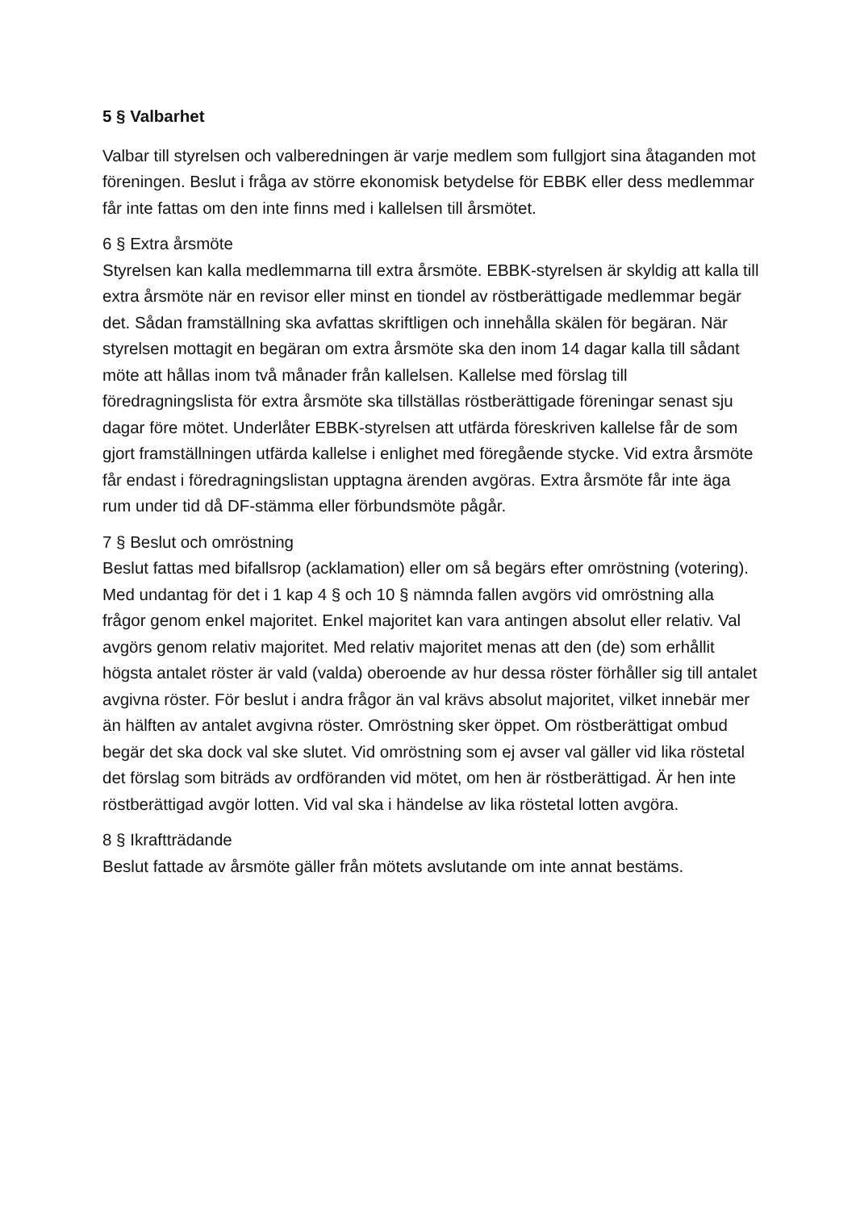5 § Valbarhet
Valbar till styrelsen och valberedningen är varje medlem som fullgjort sina åtaganden mot föreningen. Beslut i fråga av större ekonomisk betydelse för EBBK eller dess medlemmar får inte fattas om den inte finns med i kallelsen till årsmötet.
6 § Extra årsmöte
Styrelsen kan kalla medlemmarna till extra årsmöte. EBBK-styrelsen är skyldig att kalla till extra årsmöte när en revisor eller minst en tiondel av röstberättigade medlemmar begär det. Sådan framställning ska avfattas skriftligen och innehålla skälen för begäran. När styrelsen mottagit en begäran om extra årsmöte ska den inom 14 dagar kalla till sådant möte att hållas inom två månader från kallelsen. Kallelse med förslag till föredragningslista för extra årsmöte ska tillställas röstberättigade föreningar senast sju dagar före mötet. Underlåter EBBK-styrelsen att utfärda föreskriven kallelse får de som gjort framställningen utfärda kallelse i enlighet med föregående stycke. Vid extra årsmöte får endast i föredragningslistan upptagna ärenden avgöras. Extra årsmöte får inte äga rum under tid då DF-stämma eller förbundsmöte pågår.
7 § Beslut och omröstning
Beslut fattas med bifallsrop (acklamation) eller om så begärs efter omröstning (votering). Med undantag för det i 1 kap 4 § och 10 § nämnda fallen avgörs vid omröstning alla frågor genom enkel majoritet. Enkel majoritet kan vara antingen absolut eller relativ. Val avgörs genom relativ majoritet. Med relativ majoritet menas att den (de) som erhållit högsta antalet röster är vald (valda) oberoende av hur dessa röster förhåller sig till antalet avgivna röster. För beslut i andra frågor än val krävs absolut majoritet, vilket innebär mer än hälften av antalet avgivna röster. Omröstning sker öppet. Om röstberättigat ombud begär det ska dock val ske slutet. Vid omröstning som ej avser val gäller vid lika röstetal det förslag som biträds av ordföranden vid mötet, om hen är röstberättigad. Är hen inte röstberättigad avgör lotten. Vid val ska i händelse av lika röstetal lotten avgöra.
8 § Ikraftträdande
Beslut fattade av årsmöte gäller från mötets avslutande om inte annat bestäms.